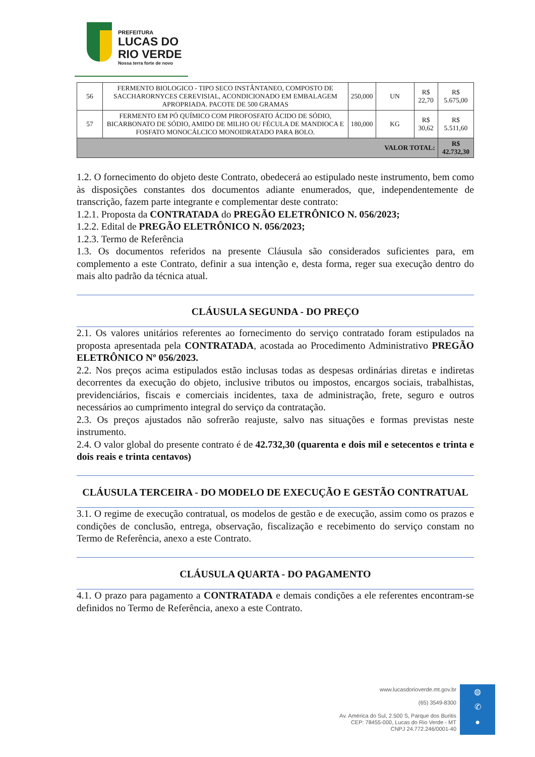PREFEITURA
LUCAS DO
RIO VERDE
Nossa terra forte de novo
| 56 | FERMENTO BIOLOGICO - TIPO SECO INSTÂNTANEO, COMPOSTO DE SACCHARORNYCES CEREVISIAL, ACONDICIONADO EM EMBALAGEM APROPRIADA. PACOTE DE 500 GRAMAS | 250,000 | UN | R$ 22,70 | R$ 5.675,00 |
| 57 | FERMENTO EM PÓ QUÍMICO COM PIROFOSFATO ÁCIDO DE SÓDIO, BICARBONATO DE SÓDIO, AMIDO DE MILHO OU FÉCULA DE MANDIOCA E FOSFATO MONOCÁLCICO MONOIDRATADO PARA BOLO. | 180,000 | KG | R$ 30,62 | R$ 5.511,60 |
| VALOR TOTAL: | | | | | R$ 42.732,30 |
1.2. O fornecimento do objeto deste Contrato, obedecerá ao estipulado neste instrumento, bem como às disposições constantes dos documentos adiante enumerados, que, independentemente de transcrição, fazem parte integrante e complementar deste contrato:
1.2.1. Proposta da CONTRATADA do PREGÃO ELETRÔNICO N. 056/2023;
1.2.2. Edital de PREGÃO ELETRÔNICO N. 056/2023;
1.2.3. Termo de Referência
1.3. Os documentos referidos na presente Cláusula são considerados suficientes para, em complemento a este Contrato, definir a sua intenção e, desta forma, reger sua execução dentro do mais alto padrão da técnica atual.
CLÁUSULA SEGUNDA - DO PREÇO
2.1. Os valores unitários referentes ao fornecimento do serviço contratado foram estipulados na proposta apresentada pela CONTRATADA, acostada ao Procedimento Administrativo PREGÃO ELETRÔNICO Nº 056/2023.
2.2. Nos preços acima estipulados estão inclusas todas as despesas ordinárias diretas e indiretas decorrentes da execução do objeto, inclusive tributos ou impostos, encargos sociais, trabalhistas, previdenciários, fiscais e comerciais incidentes, taxa de administração, frete, seguro e outros necessários ao cumprimento integral do serviço da contratação.
2.3. Os preços ajustados não sofrerão reajuste, salvo nas situações e formas previstas neste instrumento.
2.4. O valor global do presente contrato é de 42.732,30 (quarenta e dois mil e setecentos e trinta e dois reais e trinta centavos)
CLÁUSULA TERCEIRA - DO MODELO DE EXECUÇÃO E GESTÃO CONTRATUAL
3.1. O regime de execução contratual, os modelos de gestão e de execução, assim como os prazos e condições de conclusão, entrega, observação, fiscalização e recebimento do serviço constam no Termo de Referência, anexo a este Contrato.
CLÁUSULA QUARTA - DO PAGAMENTO
4.1. O prazo para pagamento a CONTRATADA e demais condições a ele referentes encontram-se definidos no Termo de Referência, anexo a este Contrato.
www.lucasdorioverde.mt.gov.br
(65) 3549-8300
Av. América do Sul, 2.500 S, Parque dos Buritis
CEP: 78455-000, Lucas do Rio Verde - MT
CNPJ 24.772.246/0001-40
◍
✆
●